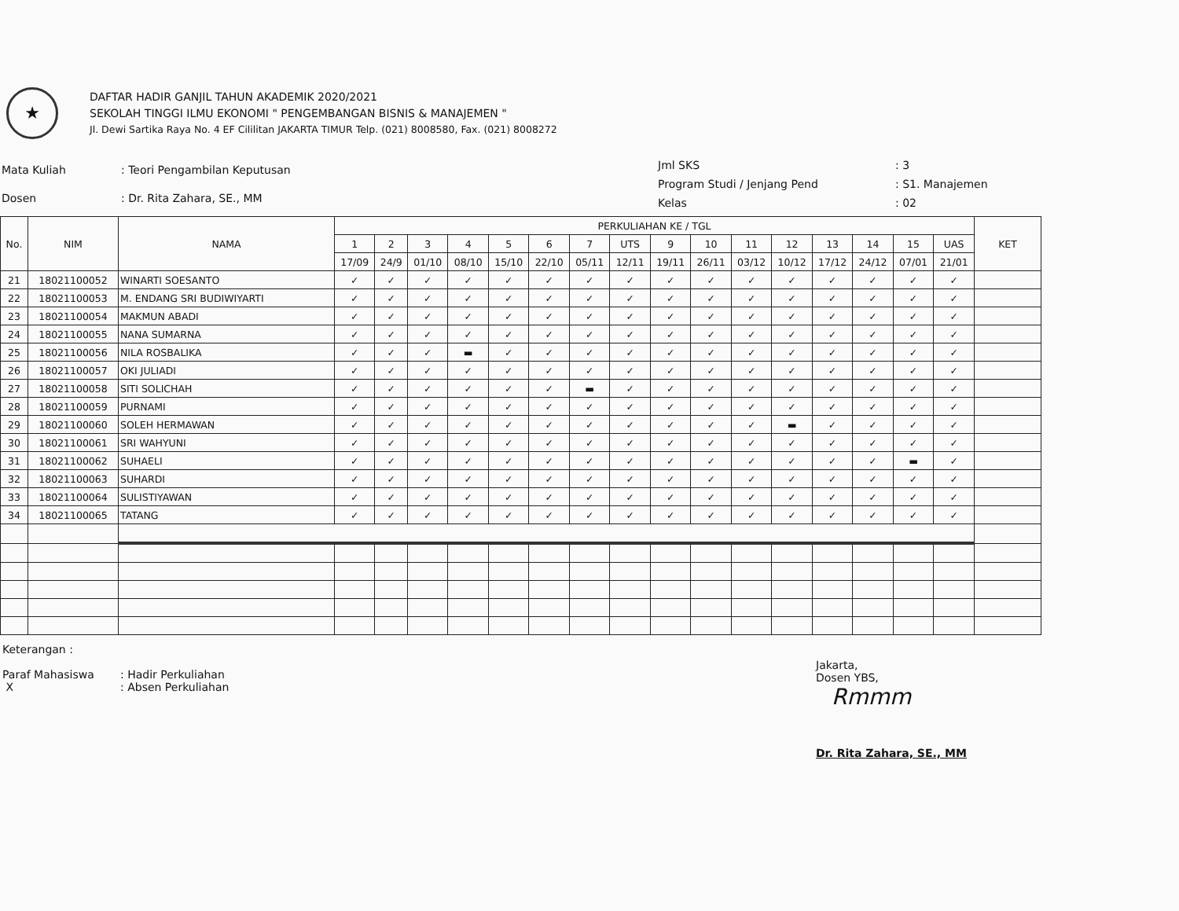★
DAFTAR HADIR GANJIL TAHUN AKADEMIK 2020/2021
SEKOLAH TINGGI ILMU EKONOMI " PENGEMBANGAN BISNIS & MANAJEMEN "
Jl. Dewi Sartika Raya No. 4 EF Cililitan JAKARTA TIMUR Telp. (021) 8008580, Fax. (021) 8008272
| Mata Kuliah | : Teori Pengambilan Keputusan |
| Dosen | : Dr. Rita Zahara, SE., MM |
| Jml SKS | : 3 |
| Program Studi / Jenjang Pend | : S1. Manajemen |
| Kelas | : 02 |
| No. | NIM | NAMA | PERKULIAHAN KE / TGL | | | | | | | | | | | | | | | | KET |
| --- | --- | --- | --- | --- | --- | --- | --- | --- | --- | --- | --- | --- | --- | --- | --- | --- | --- | --- | --- |
| | | | 1 | 2 | 3 | 4 | 5 | 6 | 7 | UTS | 9 | 10 | 11 | 12 | 13 | 14 | 15 | UAS | |
| | | | 17/09 | 24/9 | 01/10 | 08/10 | 15/10 | 22/10 | 05/11 | 12/11 | 19/11 | 26/11 | 03/12 | 10/12 | 17/12 | 24/12 | 07/01 | 21/01 | |
| 21 | 18021100052 | WINARTI SOESANTO | ✓ | ✓ | ✓ | ✓ | ✓ | ✓ | ✓ | ✓ | ✓ | ✓ | ✓ | ✓ | ✓ | ✓ | ✓ | ✓ | |
| 22 | 18021100053 | M. ENDANG SRI BUDIWIYARTI | ✓ | ✓ | ✓ | ✓ | ✓ | ✓ | ✓ | ✓ | ✓ | ✓ | ✓ | ✓ | ✓ | ✓ | ✓ | ✓ | |
| 23 | 18021100054 | MAKMUN ABADI | ✓ | ✓ | ✓ | ✓ | ✓ | ✓ | ✓ | ✓ | ✓ | ✓ | ✓ | ✓ | ✓ | ✓ | ✓ | ✓ | |
| 24 | 18021100055 | NANA SUMARNA | ✓ | ✓ | ✓ | ✓ | ✓ | ✓ | ✓ | ✓ | ✓ | ✓ | ✓ | ✓ | ✓ | ✓ | ✓ | ✓ | |
| 25 | 18021100056 | NILA ROSBALIKA | ✓ | ✓ | ✓ | ▬ | ✓ | ✓ | ✓ | ✓ | ✓ | ✓ | ✓ | ✓ | ✓ | ✓ | ✓ | ✓ | |
| 26 | 18021100057 | OKI JULIADI | ✓ | ✓ | ✓ | ✓ | ✓ | ✓ | ✓ | ✓ | ✓ | ✓ | ✓ | ✓ | ✓ | ✓ | ✓ | ✓ | |
| 27 | 18021100058 | SITI SOLICHAH | ✓ | ✓ | ✓ | ✓ | ✓ | ✓ | ▬ | ✓ | ✓ | ✓ | ✓ | ✓ | ✓ | ✓ | ✓ | ✓ | |
| 28 | 18021100059 | PURNAMI | ✓ | ✓ | ✓ | ✓ | ✓ | ✓ | ✓ | ✓ | ✓ | ✓ | ✓ | ✓ | ✓ | ✓ | ✓ | ✓ | |
| 29 | 18021100060 | SOLEH HERMAWAN | ✓ | ✓ | ✓ | ✓ | ✓ | ✓ | ✓ | ✓ | ✓ | ✓ | ✓ | ▬ | ✓ | ✓ | ✓ | ✓ | |
| 30 | 18021100061 | SRI WAHYUNI | ✓ | ✓ | ✓ | ✓ | ✓ | ✓ | ✓ | ✓ | ✓ | ✓ | ✓ | ✓ | ✓ | ✓ | ✓ | ✓ | |
| 31 | 18021100062 | SUHAELI | ✓ | ✓ | ✓ | ✓ | ✓ | ✓ | ✓ | ✓ | ✓ | ✓ | ✓ | ✓ | ✓ | ✓ | ▬ | ✓ | |
| 32 | 18021100063 | SUHARDI | ✓ | ✓ | ✓ | ✓ | ✓ | ✓ | ✓ | ✓ | ✓ | ✓ | ✓ | ✓ | ✓ | ✓ | ✓ | ✓ | |
| 33 | 18021100064 | SULISTIYAWAN | ✓ | ✓ | ✓ | ✓ | ✓ | ✓ | ✓ | ✓ | ✓ | ✓ | ✓ | ✓ | ✓ | ✓ | ✓ | ✓ | |
| 34 | 18021100065 | TATANG | ✓ | ✓ | ✓ | ✓ | ✓ | ✓ | ✓ | ✓ | ✓ | ✓ | ✓ | ✓ | ✓ | ✓ | ✓ | ✓ | |
Keterangan :
Paraf Mahasiswa
X
: Hadir Perkuliahan
: Absen Perkuliahan
Jakarta,
Dosen YBS,
Rmmm
Dr. Rita Zahara, SE., MM